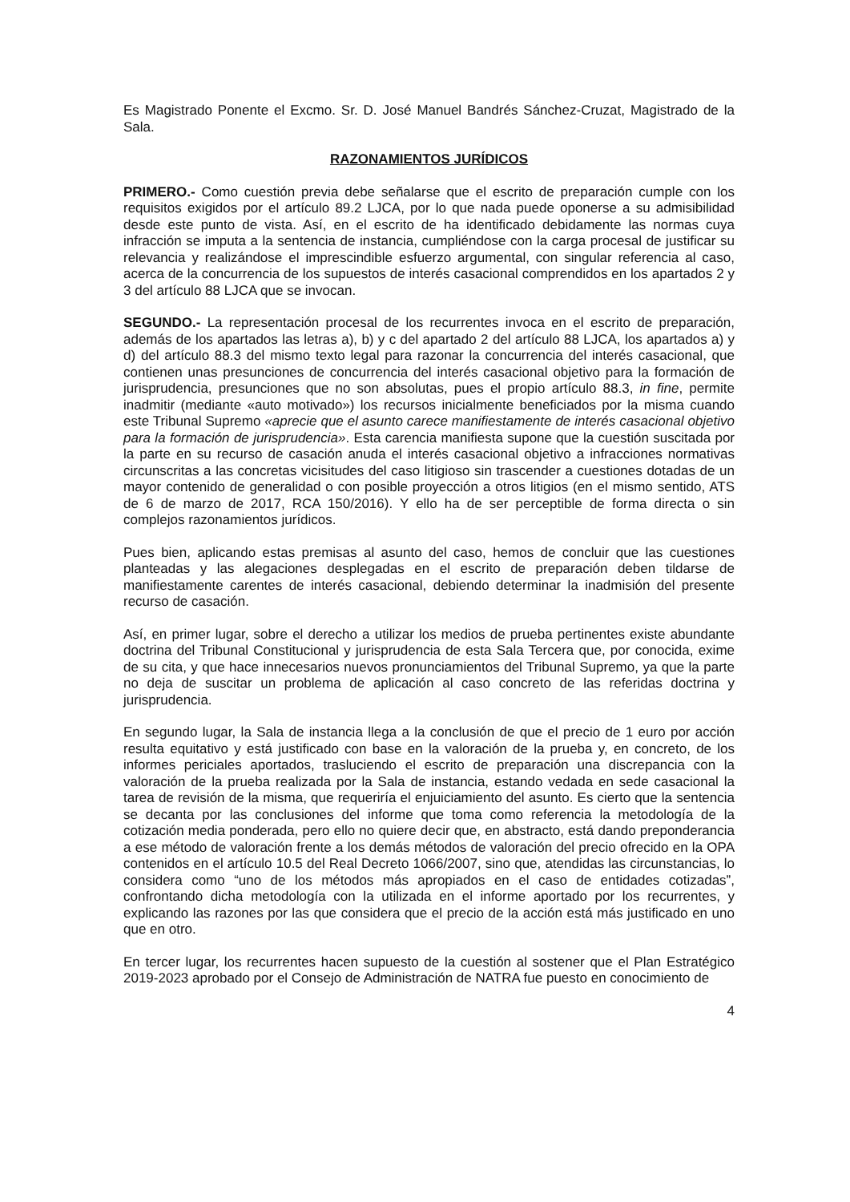Es Magistrado Ponente el Excmo. Sr. D. José Manuel Bandrés Sánchez-Cruzat, Magistrado de la Sala.
RAZONAMIENTOS JURÍDICOS
PRIMERO.- Como cuestión previa debe señalarse que el escrito de preparación cumple con los requisitos exigidos por el artículo 89.2 LJCA, por lo que nada puede oponerse a su admisibilidad desde este punto de vista. Así, en el escrito de ha identificado debidamente las normas cuya infracción se imputa a la sentencia de instancia, cumpliéndose con la carga procesal de justificar su relevancia y realizándose el imprescindible esfuerzo argumental, con singular referencia al caso, acerca de la concurrencia de los supuestos de interés casacional comprendidos en los apartados 2 y 3 del artículo 88 LJCA que se invocan.
SEGUNDO.- La representación procesal de los recurrentes invoca en el escrito de preparación, además de los apartados las letras a), b) y c del apartado 2 del artículo 88 LJCA, los apartados a) y d) del artículo 88.3 del mismo texto legal para razonar la concurrencia del interés casacional, que contienen unas presunciones de concurrencia del interés casacional objetivo para la formación de jurisprudencia, presunciones que no son absolutas, pues el propio artículo 88.3, in fine, permite inadmitir (mediante «auto motivado») los recursos inicialmente beneficiados por la misma cuando este Tribunal Supremo «aprecie que el asunto carece manifiestamente de interés casacional objetivo para la formación de jurisprudencia». Esta carencia manifiesta supone que la cuestión suscitada por la parte en su recurso de casación anuda el interés casacional objetivo a infracciones normativas circunscritas a las concretas vicisitudes del caso litigioso sin trascender a cuestiones dotadas de un mayor contenido de generalidad o con posible proyección a otros litigios (en el mismo sentido, ATS de 6 de marzo de 2017, RCA 150/2016). Y ello ha de ser perceptible de forma directa o sin complejos razonamientos jurídicos.
Pues bien, aplicando estas premisas al asunto del caso, hemos de concluir que las cuestiones planteadas y las alegaciones desplegadas en el escrito de preparación deben tildarse de manifiestamente carentes de interés casacional, debiendo determinar la inadmisión del presente recurso de casación.
Así, en primer lugar, sobre el derecho a utilizar los medios de prueba pertinentes existe abundante doctrina del Tribunal Constitucional y jurisprudencia de esta Sala Tercera que, por conocida, exime de su cita, y que hace innecesarios nuevos pronunciamientos del Tribunal Supremo, ya que la parte no deja de suscitar un problema de aplicación al caso concreto de las referidas doctrina y jurisprudencia.
En segundo lugar, la Sala de instancia llega a la conclusión de que el precio de 1 euro por acción resulta equitativo y está justificado con base en la valoración de la prueba y, en concreto, de los informes periciales aportados, trasluciendo el escrito de preparación una discrepancia con la valoración de la prueba realizada por la Sala de instancia, estando vedada en sede casacional la tarea de revisión de la misma, que requeriría el enjuiciamiento del asunto. Es cierto que la sentencia se decanta por las conclusiones del informe que toma como referencia la metodología de la cotización media ponderada, pero ello no quiere decir que, en abstracto, está dando preponderancia a ese método de valoración frente a los demás métodos de valoración del precio ofrecido en la OPA contenidos en el artículo 10.5 del Real Decreto 1066/2007, sino que, atendidas las circunstancias, lo considera como “uno de los métodos más apropiados en el caso de entidades cotizadas”, confrontando dicha metodología con la utilizada en el informe aportado por los recurrentes, y explicando las razones por las que considera que el precio de la acción está más justificado en uno que en otro.
En tercer lugar, los recurrentes hacen supuesto de la cuestión al sostener que el Plan Estratégico 2019-2023 aprobado por el Consejo de Administración de NATRA fue puesto en conocimiento de
4